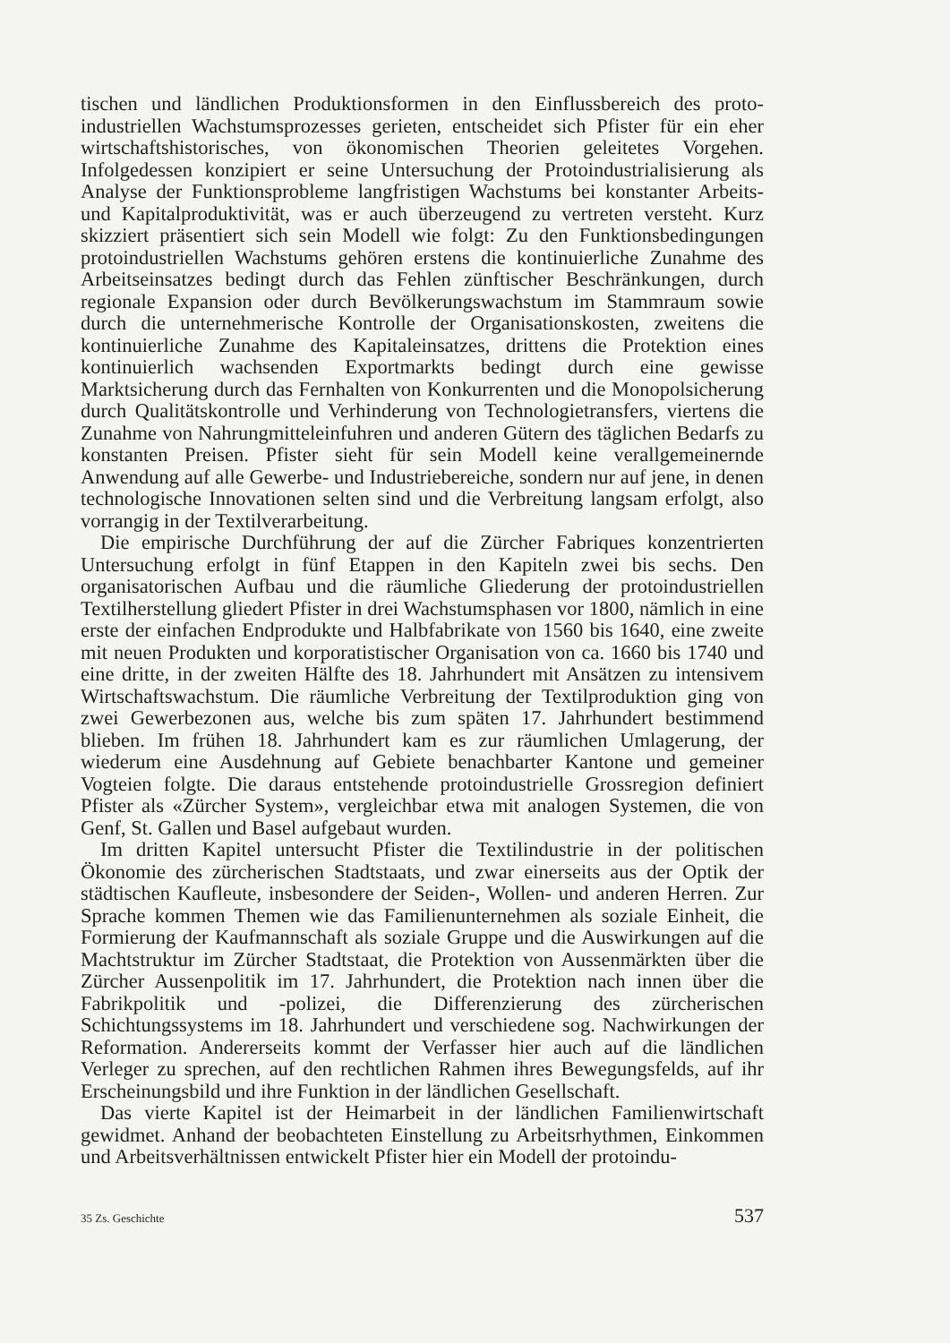tischen und ländlichen Produktionsformen in den Einflussbereich des proto­industriellen Wachstumsprozesses gerieten, entscheidet sich Pfister für ein eher wirtschaftshistorisches, von ökonomischen Theorien geleitetes Vorgehen. Infolgedessen konzipiert er seine Untersuchung der Protoindustrialisierung als Analyse der Funktionsprobleme langfristigen Wachstums bei konstanter Arbeits- und Kapitalproduktivität, was er auch überzeugend zu vertreten versteht. Kurz skizziert präsentiert sich sein Modell wie folgt: Zu den Funktionsbedingungen protoindustriellen Wachstums gehören erstens die kontinuierliche Zunahme des Arbeitseinsatzes bedingt durch das Fehlen zünftischer Beschränkungen, durch regionale Expansion oder durch Bevölkerungswachstum im Stammraum sowie durch die unternehmerische Kontrolle der Organisationskosten, zweitens die kontinuierliche Zunahme des Kapitaleinsatzes, drittens die Protektion eines kontinuierlich wachsenden Exportmarkts bedingt durch eine gewisse Marktsicherung durch das Fernhalten von Konkurrenten und die Monopolsicherung durch Qualitätskontrolle und Verhinderung von Technologietransfers, viertens die Zunahme von Nahrungmitteleinfuhren und anderen Gütern des täglichen Bedarfs zu konstanten Preisen. Pfister sieht für sein Modell keine verallgemeinernde Anwendung auf alle Gewerbe- und Industriebereiche, sondern nur auf jene, in denen technologische Innovationen selten sind und die Verbreitung langsam erfolgt, also vorrangig in der Textilverarbeitung.
Die empirische Durchführung der auf die Zürcher Fabriques konzentrierten Untersuchung erfolgt in fünf Etappen in den Kapiteln zwei bis sechs. Den organisatorischen Aufbau und die räumliche Gliederung der protoindustriellen Textilherstellung gliedert Pfister in drei Wachstumsphasen vor 1800, nämlich in eine erste der einfachen Endprodukte und Halbfabrikate von 1560 bis 1640, eine zweite mit neuen Produkten und korporatistischer Organisation von ca. 1660 bis 1740 und eine dritte, in der zweiten Hälfte des 18. Jahrhundert mit Ansätzen zu intensivem Wirtschaftswachstum. Die räumliche Verbreitung der Textilproduktion ging von zwei Gewerbezonen aus, welche bis zum späten 17. Jahrhundert bestimmend blieben. Im frühen 18. Jahrhundert kam es zur räumlichen Umlagerung, der wiederum eine Ausdehnung auf Gebiete benachbarter Kantone und gemeiner Vogteien folgte. Die daraus entstehende protoindustrielle Grossregion definiert Pfister als «Zürcher System», vergleichbar etwa mit analogen Systemen, die von Genf, St. Gallen und Basel aufgebaut wurden.
Im dritten Kapitel untersucht Pfister die Textilindustrie in der politischen Ökonomie des zürcherischen Stadtstaats, und zwar einerseits aus der Optik der städtischen Kaufleute, insbesondere der Seiden-, Wollen- und anderen Herren. Zur Sprache kommen Themen wie das Familienunternehmen als soziale Einheit, die Formierung der Kaufmannschaft als soziale Gruppe und die Auswirkungen auf die Machtstruktur im Zürcher Stadtstaat, die Protektion von Aussenmärkten über die Zürcher Aussenpolitik im 17. Jahrhundert, die Protektion nach innen über die Fabrikpolitik und -polizei, die Differenzierung des zürcherischen Schichtungssystems im 18. Jahrhundert und verschiedene sog. Nachwirkungen der Reformation. Andererseits kommt der Verfasser hier auch auf die ländlichen Verleger zu sprechen, auf den rechtlichen Rahmen ihres Bewegungsfelds, auf ihr Erscheinungsbild und ihre Funktion in der ländlichen Gesellschaft.
Das vierte Kapitel ist der Heimarbeit in der ländlichen Familienwirtschaft gewidmet. Anhand der beobachteten Einstellung zu Arbeitsrhythmen, Einkommen und Arbeitsverhältnissen entwickelt Pfister hier ein Modell der protoindu-
35 Zs. Geschichte 537